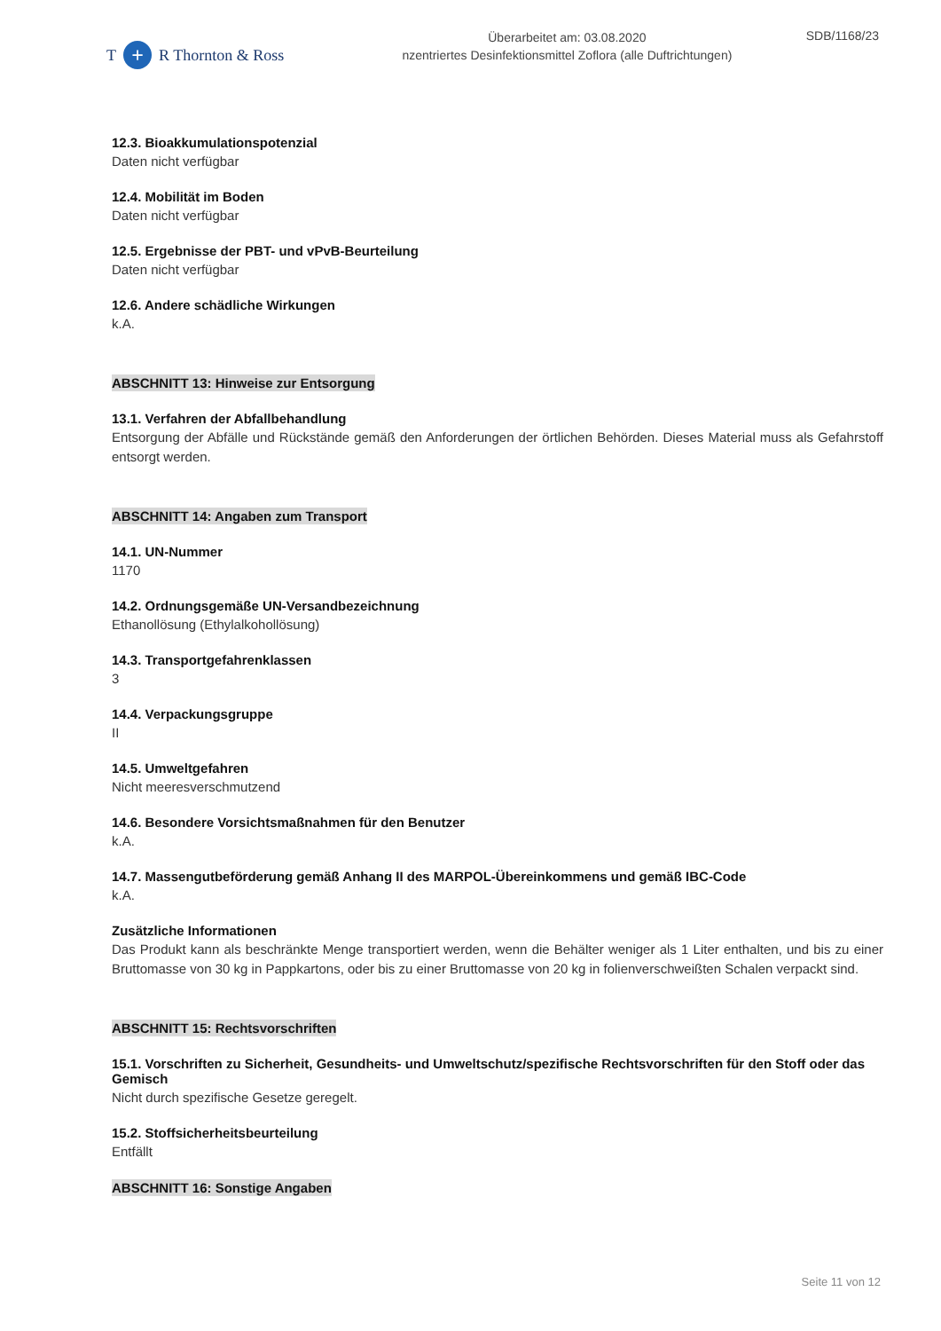T + R Thornton & Ross
Überarbeitet am: 03.08.2020
nzentriertes Desinfektionsmittel Zoflora (alle Duftrichtungen)
SDB/1168/23
12.3. Bioakkumulationspotenzial
Daten nicht verfügbar
12.4. Mobilität im Boden
Daten nicht verfügbar
12.5. Ergebnisse der PBT- und vPvB-Beurteilung
Daten nicht verfügbar
12.6. Andere schädliche Wirkungen
k.A.
ABSCHNITT 13: Hinweise zur Entsorgung
13.1. Verfahren der Abfallbehandlung
Entsorgung der Abfälle und Rückstände gemäß den Anforderungen der örtlichen Behörden. Dieses Material muss als Gefahrstoff entsorgt werden.
ABSCHNITT 14: Angaben zum Transport
14.1. UN-Nummer
1170
14.2. Ordnungsgemäße UN-Versandbezeichnung
Ethanollösung (Ethylalkohollösung)
14.3. Transportgefahrenklassen
3
14.4. Verpackungsgruppe
II
14.5. Umweltgefahren
Nicht meeresverschmutzend
14.6. Besondere Vorsichtsmaßnahmen für den Benutzer
k.A.
14.7. Massengutbeförderung gemäß Anhang II des MARPOL-Übereinkommens und gemäß IBC-Code
k.A.
Zusätzliche Informationen
Das Produkt kann als beschränkte Menge transportiert werden, wenn die Behälter weniger als 1 Liter enthalten, und bis zu einer Bruttomasse von 30 kg in Pappkartons, oder bis zu einer Bruttomasse von 20 kg in folienverschweißten Schalen verpackt sind.
ABSCHNITT 15: Rechtsvorschriften
15.1. Vorschriften zu Sicherheit, Gesundheits- und Umweltschutz/spezifische Rechtsvorschriften für den Stoff oder das Gemisch
Nicht durch spezifische Gesetze geregelt.
15.2. Stoffsicherheitsbeurteilung
Entfällt
ABSCHNITT 16: Sonstige Angaben
Seite 11 von 12